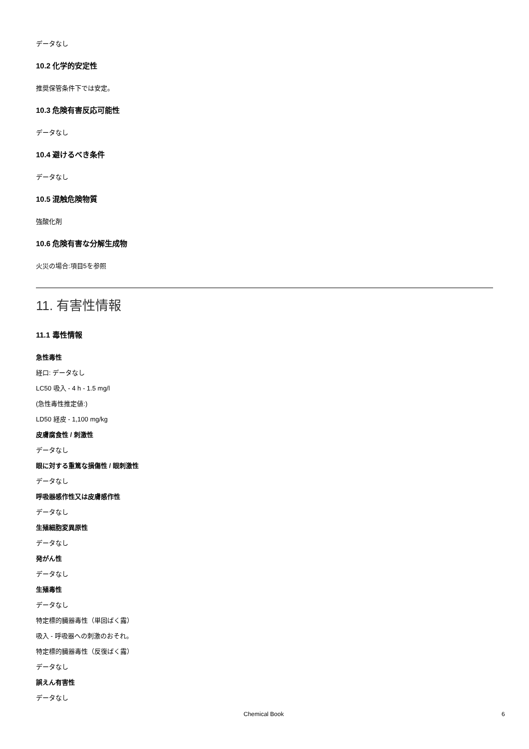データなし
10.2 化学的安定性
推奨保管条件下では安定。
10.3 危険有害反応可能性
データなし
10.4 避けるべき条件
データなし
10.5 混触危険物質
強酸化剤
10.6 危険有害な分解生成物
火災の場合:項目5を参照
11. 有害性情報
11.1 毒性情報
急性毒性
経口: データなし
LC50 吸入 - 4 h - 1.5 mg/l
(急性毒性推定値:)
LD50 経皮 - 1,100 mg/kg
皮膚腐食性 / 刺激性
データなし
眼に対する重篤な損傷性 / 眼刺激性
データなし
呼吸器感作性又は皮膚感作性
データなし
生殖細胞変異原性
データなし
発がん性
データなし
生殖毒性
データなし
特定標的臓器毒性（単回ばく露）
吸入 - 呼吸器への刺激のおそれ。
特定標的臓器毒性（反復ばく露）
データなし
誤えん有害性
データなし
Chemical Book 6